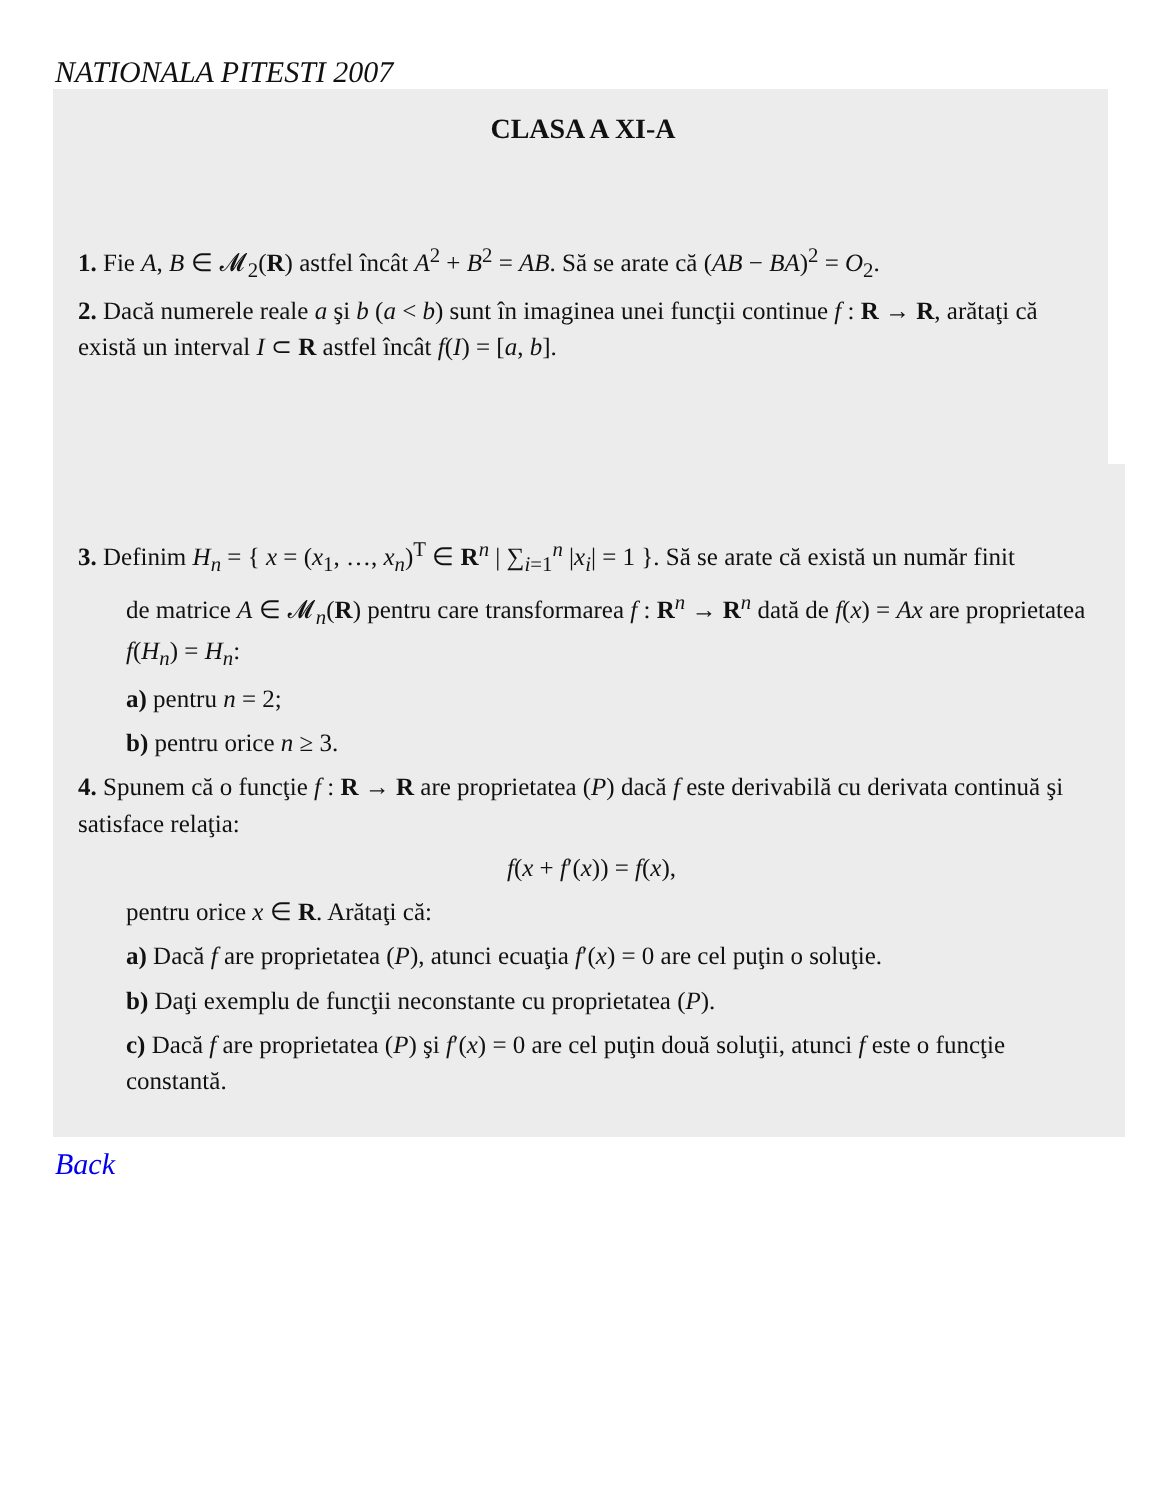NATIONALA PITESTI 2007
CLASA A XI-A
1. Fie A, B ∈ 𝓜<sub>2</sub>(R) astfel încât A<sup>2</sup> + B<sup>2</sup> = AB. Să se arate că (AB − BA)<sup>2</sup> = O<sub>2</sub>.
2. Dacă numerele reale a şi b (a < b) sunt în imaginea unei funcţii continue f : R → R, arătaţi că există un interval I ⊂ R astfel încât f(I) = [a, b].
3. Definim H<sub>n</sub> = { x = (x<sub>1</sub>, …, x<sub>n</sub>)<sup>T</sup> ∈ R<sup>n</sup> | ∑<sub>i=1</sub><sup>n</sup> |x<sub>i</sub>| = 1 }. Să se arate că există un număr finit
de matrice A ∈ 𝓜<sub>n</sub>(R) pentru care transformarea f : R<sup>n</sup> → R<sup>n</sup> dată de f(x) = Ax are proprietatea f(H<sub>n</sub>) = H<sub>n</sub>:
a) pentru n = 2;
b) pentru orice n ≥ 3.
4. Spunem că o funcţie f : R → R are proprietatea (P) dacă f este derivabilă cu derivata continuă şi satisface relaţia:
f(x + f′(x)) = f(x),
pentru orice x ∈ R. Arătaţi că:
a) Dacă f are proprietatea (P), atunci ecuaţia f′(x) = 0 are cel puţin o soluţie.
b) Daţi exemplu de funcţii neconstante cu proprietatea (P).
c) Dacă f are proprietatea (P) şi f′(x) = 0 are cel puţin două soluţii, atunci f este o funcţie constantă.
Back